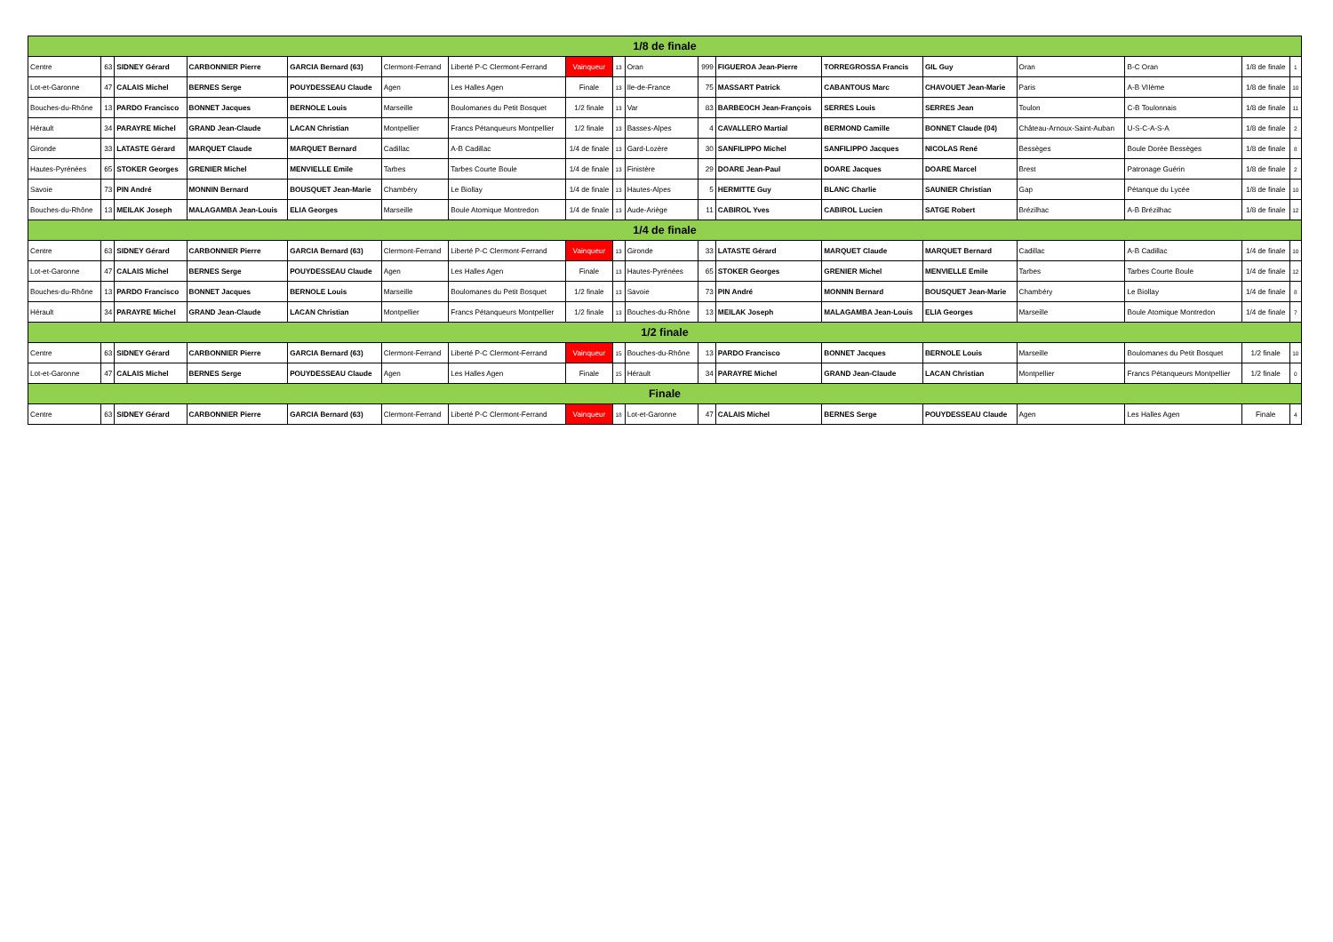| 1/8 de finale | | | | | | | | | | | | | | | | | |
| --- | --- | --- | --- | --- | --- | --- | --- | --- | --- | --- | --- | --- | --- | --- | --- | --- | --- |
| Centre | 63 | SIDNEY Gérard | CARBONNIER Pierre | GARCIA Bernard (63) | Clermont-Ferrand | Liberté P-C Clermont-Ferrand | Vainqueur | 13 | Oran | 999 | FIGUEROA Jean-Pierre | TORREGROSSA Francis | GIL Guy | Oran | B-C Oran | 1/8 de finale | 1 |
| Lot-et-Garonne | 47 | CALAIS Michel | BERNES Serge | POUYDESSEAU Claude | Agen | Les Halles Agen | Finale | 13 | Ile-de-France | 75 | MASSART Patrick | CABANTOUS Marc | CHAVOUET Jean-Marie | Paris | A-B VIIème | 1/8 de finale | 10 |
| Bouches-du-Rhône | 13 | PARDO Francisco | BONNET Jacques | BERNOLE Louis | Marseille | Boulomanes du Petit Bosquet | 1/2 finale | 13 | Var | 83 | BARBEOCH Jean-François | SERRES Louis | SERRES Jean | Toulon | C-B Toulonnais | 1/8 de finale | 11 |
| Hérault | 34 | PARAYRE Michel | GRAND Jean-Claude | LACAN Christian | Montpellier | Francs Pétanqueurs Montpellier | 1/2 finale | 13 | Basses-Alpes | 4 | CAVALLERO Martial | BERMOND Camille | BONNET Claude (04) | Château-Arnoux-Saint-Auban | U-S-C-A-S-A | 1/8 de finale | 2 |
| Gironde | 33 | LATASTE Gérard | MARQUET Claude | MARQUET Bernard | Cadillac | A-B Cadillac | 1/4 de finale | 13 | Gard-Lozère | 30 | SANFILIPPO Michel | SANFILIPPO Jacques | NICOLAS René | Bessèges | Boule Dorée Bessèges | 1/8 de finale | 8 |
| Hautes-Pyrénées | 65 | STOKER Georges | GRENIER Michel | MENVIELLE Emile | Tarbes | Tarbes Courte Boule | 1/4 de finale | 13 | Finistère | 29 | DOARE Jean-Paul | DOARE Jacques | DOARE Marcel | Brest | Patronage Guérin | 1/8 de finale | 2 |
| Savoie | 73 | PIN André | MONNIN Bernard | BOUSQUET Jean-Marie | Chambéry | Le Biollay | 1/4 de finale | 13 | Hautes-Alpes | 5 | HERMITTE Guy | BLANC Charlie | SAUNIER Christian | Gap | Pétanque du Lycée | 1/8 de finale | 10 |
| Bouches-du-Rhône | 13 | MEILAK Joseph | MALAGAMBA Jean-Louis | ELIA Georges | Marseille | Boule Atomique Montredon | 1/4 de finale | 13 | Aude-Ariège | 11 | CABIROL Yves | CABIROL Lucien | SATGE Robert | Brézilhac | A-B Brézilhac | 1/8 de finale | 12 |
| 1/4 de finale | | | | | | | | | | | | | | | | | |
| Centre | 63 | SIDNEY Gérard | CARBONNIER Pierre | GARCIA Bernard (63) | Clermont-Ferrand | Liberté P-C Clermont-Ferrand | Vainqueur | 13 | Gironde | 33 | LATASTE Gérard | MARQUET Claude | MARQUET Bernard | Cadillac | A-B Cadillac | 1/4 de finale | 10 |
| Lot-et-Garonne | 47 | CALAIS Michel | BERNES Serge | POUYDESSEAU Claude | Agen | Les Halles Agen | Finale | 13 | Hautes-Pyrénées | 65 | STOKER Georges | GRENIER Michel | MENVIELLE Emile | Tarbes | Tarbes Courte Boule | 1/4 de finale | 12 |
| Bouches-du-Rhône | 13 | PARDO Francisco | BONNET Jacques | BERNOLE Louis | Marseille | Boulomanes du Petit Bosquet | 1/2 finale | 13 | Savoie | 73 | PIN André | MONNIN Bernard | BOUSQUET Jean-Marie | Chambéry | Le Biollay | 1/4 de finale | 8 |
| Hérault | 34 | PARAYRE Michel | GRAND Jean-Claude | LACAN Christian | Montpellier | Francs Pétanqueurs Montpellier | 1/2 finale | 13 | Bouches-du-Rhône | 13 | MEILAK Joseph | MALAGAMBA Jean-Louis | ELIA Georges | Marseille | Boule Atomique Montredon | 1/4 de finale | 7 |
| 1/2 finale | | | | | | | | | | | | | | | | | |
| Centre | 63 | SIDNEY Gérard | CARBONNIER Pierre | GARCIA Bernard (63) | Clermont-Ferrand | Liberté P-C Clermont-Ferrand | Vainqueur | 15 | Bouches-du-Rhône | 13 | PARDO Francisco | BONNET Jacques | BERNOLE Louis | Marseille | Boulomanes du Petit Bosquet | 1/2 finale | 10 |
| Lot-et-Garonne | 47 | CALAIS Michel | BERNES Serge | POUYDESSEAU Claude | Agen | Les Halles Agen | Finale | 15 | Hérault | 34 | PARAYRE Michel | GRAND Jean-Claude | LACAN Christian | Montpellier | Francs Pétanqueurs Montpellier | 1/2 finale | 0 |
| Finale | | | | | | | | | | | | | | | | | |
| Centre | 63 | SIDNEY Gérard | CARBONNIER Pierre | GARCIA Bernard (63) | Clermont-Ferrand | Liberté P-C Clermont-Ferrand | Vainqueur | 18 | Lot-et-Garonne | 47 | CALAIS Michel | BERNES Serge | POUYDESSEAU Claude | Agen | Les Halles Agen | Finale | 4 |